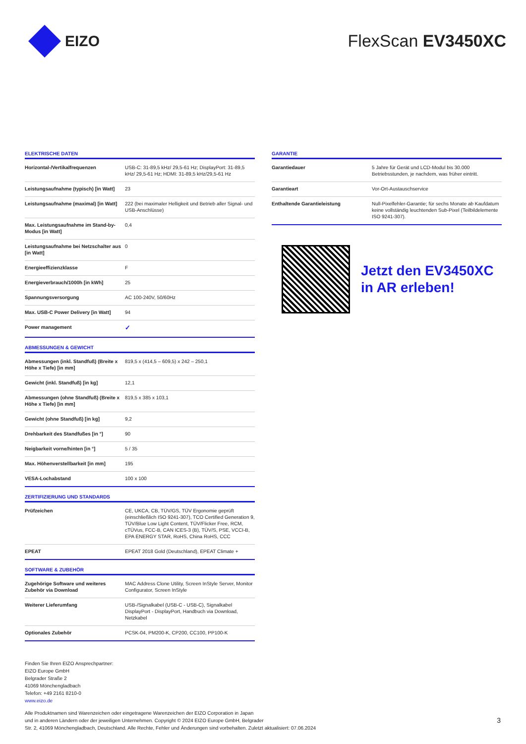EIZO FlexScan EV3450XC
ELEKTRISCHE DATEN
| Horizontal-/Vertikalfrequenzen | USB-C: 31-89,5 kHz/ 29,5-61 Hz; DisplayPort: 31-89,5 kHz/ 29,5-61 Hz; HDMI: 31-89,5 kHz/29,5-61 Hz |
| Leistungsaufnahme (typisch) [in Watt] | 23 |
| Leistungsaufnahme (maximal) [in Watt] | 222 (bei maximaler Helligkeit und Betrieb aller Signal- und USB-Anschlüsse) |
| Max. Leistungsaufnahme im Stand-by-Modus [in Watt] | 0,4 |
| Leistungsaufnahme bei Netzschalter aus [in Watt] | 0 |
| Energieeffizienzklasse | F |
| Energieverbrauch/1000h [in kWh] | 25 |
| Spannungsversorgung | AC 100-240V, 50/60Hz |
| Max. USB-C Power Delivery [in Watt] | 94 |
| Power management | ✓ |
ABMESSUNGEN & GEWICHT
| Abmessungen (inkl. Standfuß) (Breite x Höhe x Tiefe) [in mm] | 819,5 x (414,5 – 609,5) x 242 – 250,1 |
| Gewicht (inkl. Standfuß) [in kg] | 12,1 |
| Abmessungen (ohne Standfuß) (Breite x Höhe x Tiefe) [in mm] | 819,5 x 385 x 103,1 |
| Gewicht (ohne Standfuß) [in kg] | 9,2 |
| Drehbarkeit des Standfußes [in °] | 90 |
| Neigbarkeit vorne/hinten [in °] | 5 / 35 |
| Max. Höhenverstellbarkeit [in mm] | 195 |
| VESA-Lochabstand | 100 x 100 |
ZERTIFIZIERUNG UND STANDARDS
| Prüfzeichen | CE, UKCA, CB, TÜV/GS, TÜV Ergonomie geprüft (einschließlich ISO 9241-307), TCO Certified Generation 9, TÜV/Blue Low Light Content, TÜV/Flicker Free, RCM, cTÜVus, FCC-B, CAN ICES-3 (B), TÜV/S, PSE, VCCI-B, EPA ENERGY STAR, RoHS, China RoHS, CCC |
| EPEAT | EPEAT 2018 Gold (Deutschland), EPEAT Climate + |
SOFTWARE & ZUBEHÖR
| Zugehörige Software und weiteres Zubehör via Download | MAC Address Clone Utility, Screen InStyle Server, Monitor Configurator, Screen InStyle |
| Weiterer Lieferumfang | USB-/Signalkabel (USB-C - USB-C), Signalkabel DisplayPort - DisplayPort, Handbuch via Download, Netzkabel |
| Optionales Zubehör | PCSK-04, PM200-K, CP200, CC100, PP100-K |
GARANTIE
| Garantiedauer | 5 Jahre für Gerät und LCD-Modul bis 30.000 Betriebsstunden, je nachdem, was früher eintritt. |
| Garantieart | Vor-Ort-Austauschservice |
| Enthaltende Garantieleistung | Null-Pixelfehler-Garantie; für sechs Monate ab Kaufdatum keine vollständig leuchtenden Sub-Pixel (Teilbildelemente ISO 9241-307). |
Jetzt den EV3450XC
in AR erleben!
Finden Sie Ihren EIZO Ansprechpartner:
EIZO Europe GmbH
Belgrader Straße 2
41069 Mönchengladbach
Telefon: +49 2161 8210-0
www.eizo.de
Alle Produktnamen sind Warenzeichen oder eingetragene Warenzeichen der EIZO Corporation in Japan
und in anderen Ländern oder der jeweiligen Unternehmen. Copyright © 2024 EIZO Europe GmbH, Belgrader
Str. 2, 41069 Mönchengladbach, Deutschland. Alle Rechte, Fehler und Änderungen sind vorbehalten. Zuletzt aktualisiert: 07.06.2024
3